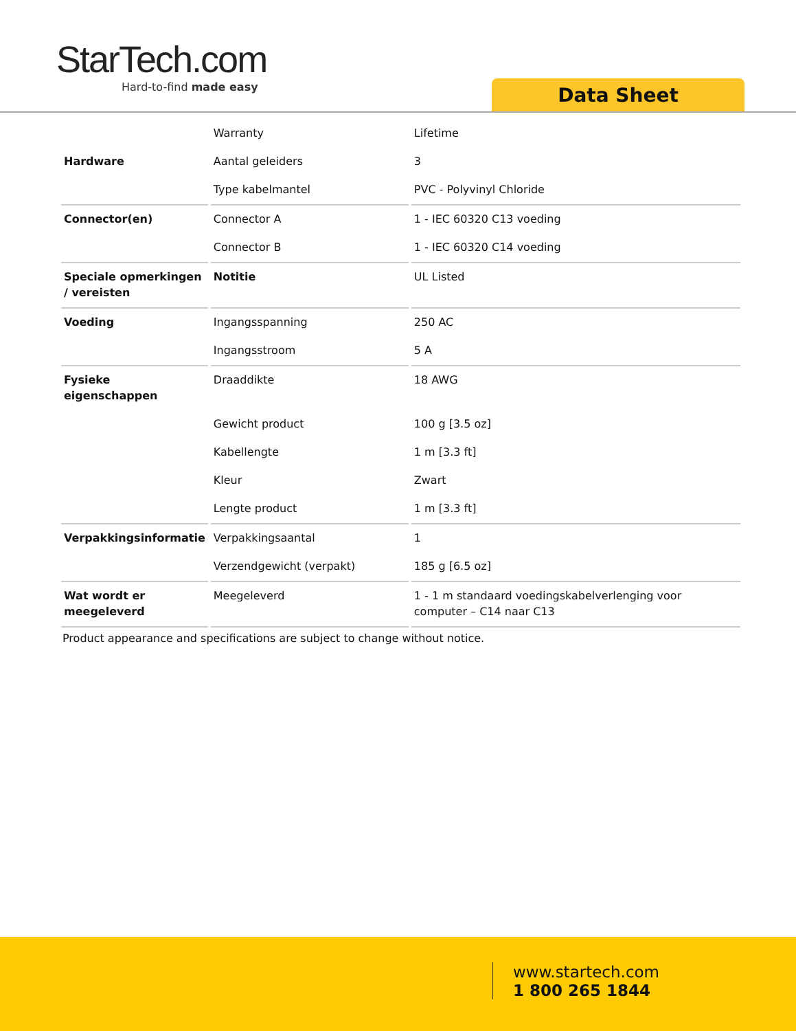StarTech.com
Hard-to-find made easy
Data Sheet
| | Warranty | Lifetime |
| Hardware | Aantal geleiders | 3 |
| | Type kabelmantel | PVC - Polyvinyl Chloride |
| Connector(en) | Connector A | 1 - IEC 60320 C13 voeding |
| | Connector B | 1 - IEC 60320 C14 voeding |
| Speciale opmerkingen / vereisten | Notitie | UL Listed |
| Voeding | Ingangsspanning | 250 AC |
| | Ingangsstroom | 5 A |
| Fysieke eigenschappen | Draaddikte | 18 AWG |
| | Gewicht product | 100 g [3.5 oz] |
| | Kabellengte | 1 m [3.3 ft] |
| | Kleur | Zwart |
| | Lengte product | 1 m [3.3 ft] |
| Verpakkingsinformatie | Verpakkingsaantal | 1 |
| | Verzendgewicht (verpakt) | 185 g [6.5 oz] |
| Wat wordt er meegeleverd | Meegeleverd | 1 - 1 m standaard voedingskabelverlenging voor computer – C14 naar C13 |
Product appearance and specifications are subject to change without notice.
www.startech.com
1 800 265 1844